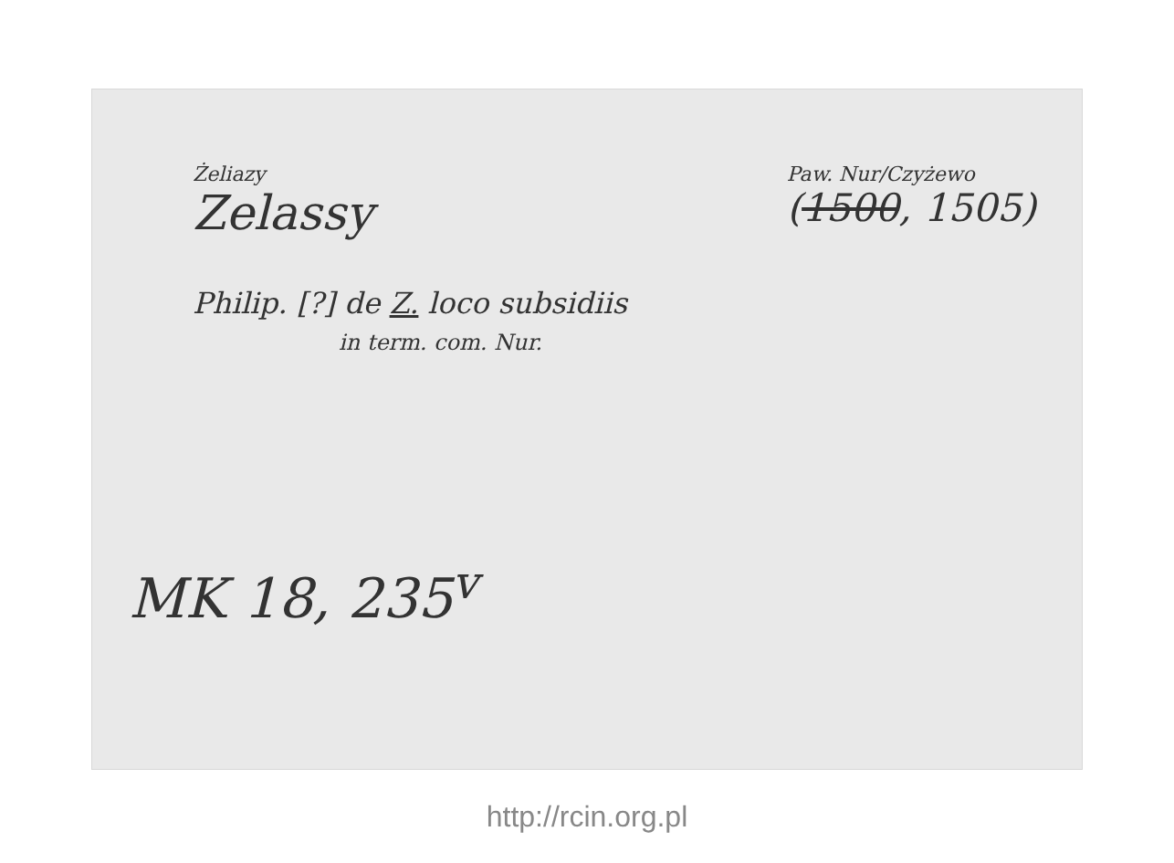Żeliazy
Zelassy
Paw. Nur/Czyżewo
(1500, 1505)
Philip. [?] de Z. loco subsidiis
in term. com. Nur.
MK 18, 235<sup>v</sup>
http://rcin.org.pl